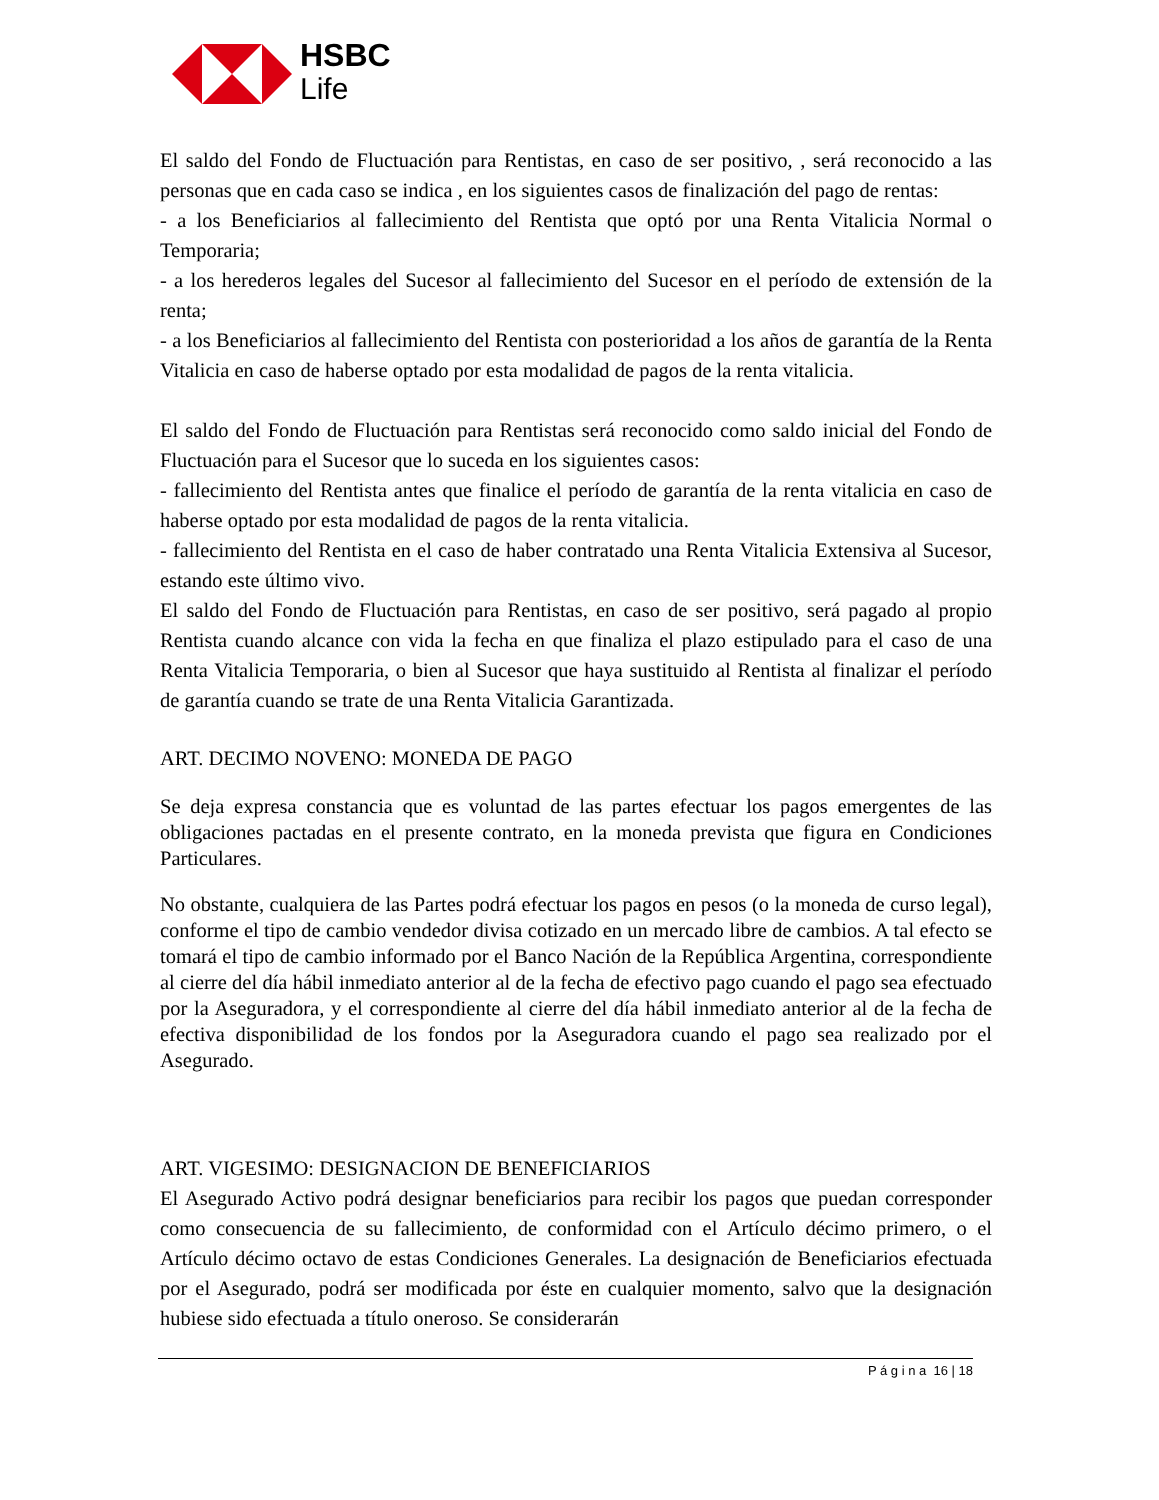HSBC
Life
El saldo del Fondo de Fluctuación para Rentistas, en caso de ser positivo, , será reconocido a las personas que en cada caso se indica , en los siguientes casos de finalización del pago de rentas:
- a los Beneficiarios al fallecimiento del Rentista que optó por una Renta Vitalicia Normal o Temporaria;
- a los herederos legales del Sucesor al fallecimiento del Sucesor en el período de extensión de la renta;
- a los Beneficiarios al fallecimiento del Rentista con posterioridad a los años de garantía de la Renta Vitalicia en caso de haberse optado por esta modalidad de pagos de la renta vitalicia.
El saldo del Fondo de Fluctuación para Rentistas será reconocido como saldo inicial del Fondo de Fluctuación para el Sucesor que lo suceda en los siguientes casos:
- fallecimiento del Rentista antes que finalice el período de garantía de la renta vitalicia en caso de haberse optado por esta modalidad de pagos de la renta vitalicia.
- fallecimiento del Rentista en el caso de haber contratado una Renta Vitalicia Extensiva al Sucesor, estando este último vivo.
El saldo del Fondo de Fluctuación para Rentistas, en caso de ser positivo, será pagado al propio Rentista cuando alcance con vida la fecha en que finaliza el plazo estipulado para el caso de una Renta Vitalicia Temporaria, o bien al Sucesor que haya sustituido al Rentista al finalizar el período de garantía cuando se trate de una Renta Vitalicia Garantizada.
ART. DECIMO NOVENO: MONEDA DE PAGO
Se deja expresa constancia que es voluntad de las partes efectuar los pagos emergentes de las obligaciones pactadas en el presente contrato, en la moneda prevista que figura en Condiciones Particulares.
No obstante, cualquiera de las Partes podrá efectuar los pagos en pesos (o la moneda de curso legal), conforme el tipo de cambio vendedor divisa cotizado en un mercado libre de cambios. A tal efecto se tomará el tipo de cambio informado por el Banco Nación de la República Argentina, correspondiente al cierre del día hábil inmediato anterior al de la fecha de efectivo pago cuando el pago sea efectuado por la Aseguradora, y el correspondiente al cierre del día hábil inmediato anterior al de la fecha de efectiva disponibilidad de los fondos por la Aseguradora cuando el pago sea realizado por el Asegurado.
ART. VIGESIMO: DESIGNACION DE BENEFICIARIOS
El Asegurado Activo podrá designar beneficiarios para recibir los pagos que puedan corresponder como consecuencia de su fallecimiento, de conformidad con el Artículo décimo primero, o el Artículo décimo octavo de estas Condiciones Generales. La designación de Beneficiarios efectuada por el Asegurado, podrá ser modificada por éste en cualquier momento, salvo que la designación hubiese sido efectuada a título oneroso. Se considerarán
P á g i n a 16 | 18